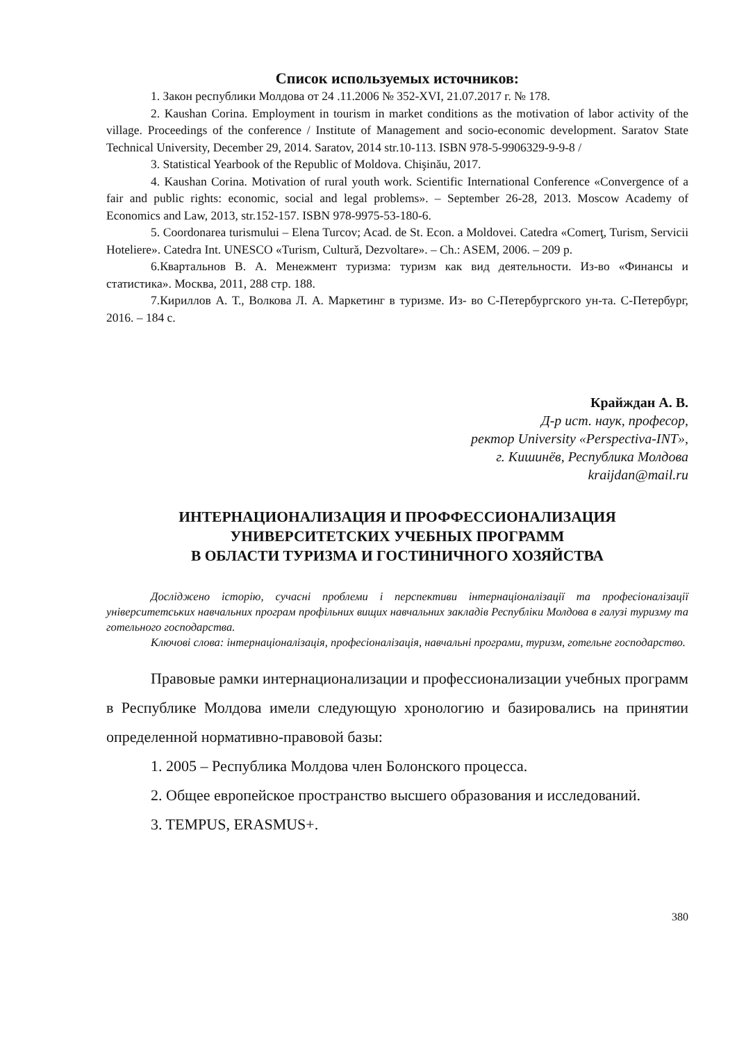Список используемых источников:
1. Закон республики Молдова от 24 .11.2006 № 352-XVI, 21.07.2017 г. № 178.
2. Kaushan Corina. Employment in tourism in market conditions as the motivation of labor activity of the village. Proceedings of the conference / Institute of Management and socio-economic development. Saratov State Technical University, December 29, 2014. Saratov, 2014 str.10-113. ISBN 978-5-9906329-9-9-8 /
3. Statistical Yearbook of the Republic of Moldova. Chişinău, 2017.
4. Kaushan Corina. Motivation of rural youth work. Scientific International Conference «Convergence of a fair and public rights: economic, social and legal problems». – September 26-28, 2013. Moscow Academy of Economics and Law, 2013, str.152-157. ISBN 978-9975-53-180-6.
5. Coordonarea turismului – Elena Turcov; Acad. de St. Econ. a Moldovei. Catedra «Comerţ, Turism, Servicii Hoteliere». Catedra Int. UNESCO «Turism, Cultură, Dezvoltare». – Ch.: ASEM, 2006. – 209 p.
6.Квартальнов В. А. Менежмент туризма: туризм как вид деятельности. Из-во «Финансы и статистика». Москва, 2011, 288 стр. 188.
7.Кириллов А. Т., Волкова Л. А. Маркетинг в туризме. Из- во С-Петербургского ун-та. С-Петербург, 2016. – 184 с.
Крайждан А. В.
Д-р ист. наук, професор,
ректор University «Perspectiva-INT»,
г. Кишинёв, Республика Молдова
kraijdan@mail.ru
ИНТЕРНАЦИОНАЛИЗАЦИЯ И ПРОФФЕССИОНАЛИЗАЦИЯ
УНИВЕРСИТЕТСКИХ УЧЕБНЫХ ПРОГРАММ
В ОБЛАСТИ ТУРИЗМА И ГОСТИНИЧНОГО ХОЗЯЙСТВА
Досліджено історію, сучасні проблеми і перспективи інтернаціоналізації та професіоналізації університетських навчальних програм профільних вищих навчальних закладів Республіки Молдова в галузі туризму та готельного господарства.
Ключові слова: інтернаціоналізація, професіоналізація, навчальні програми, туризм, готельне господарство.
Правовые рамки интернационализации и профессионализации учебных программ в Республике Молдова имели следующую хронологию и базировались на принятии определенной нормативно-правовой базы:
1. 2005 – Республика Молдова член Болонского процесса.
2. Общее европейское пространство высшего образования и исследований.
3. TEMPUS, ERASMUS+.
380